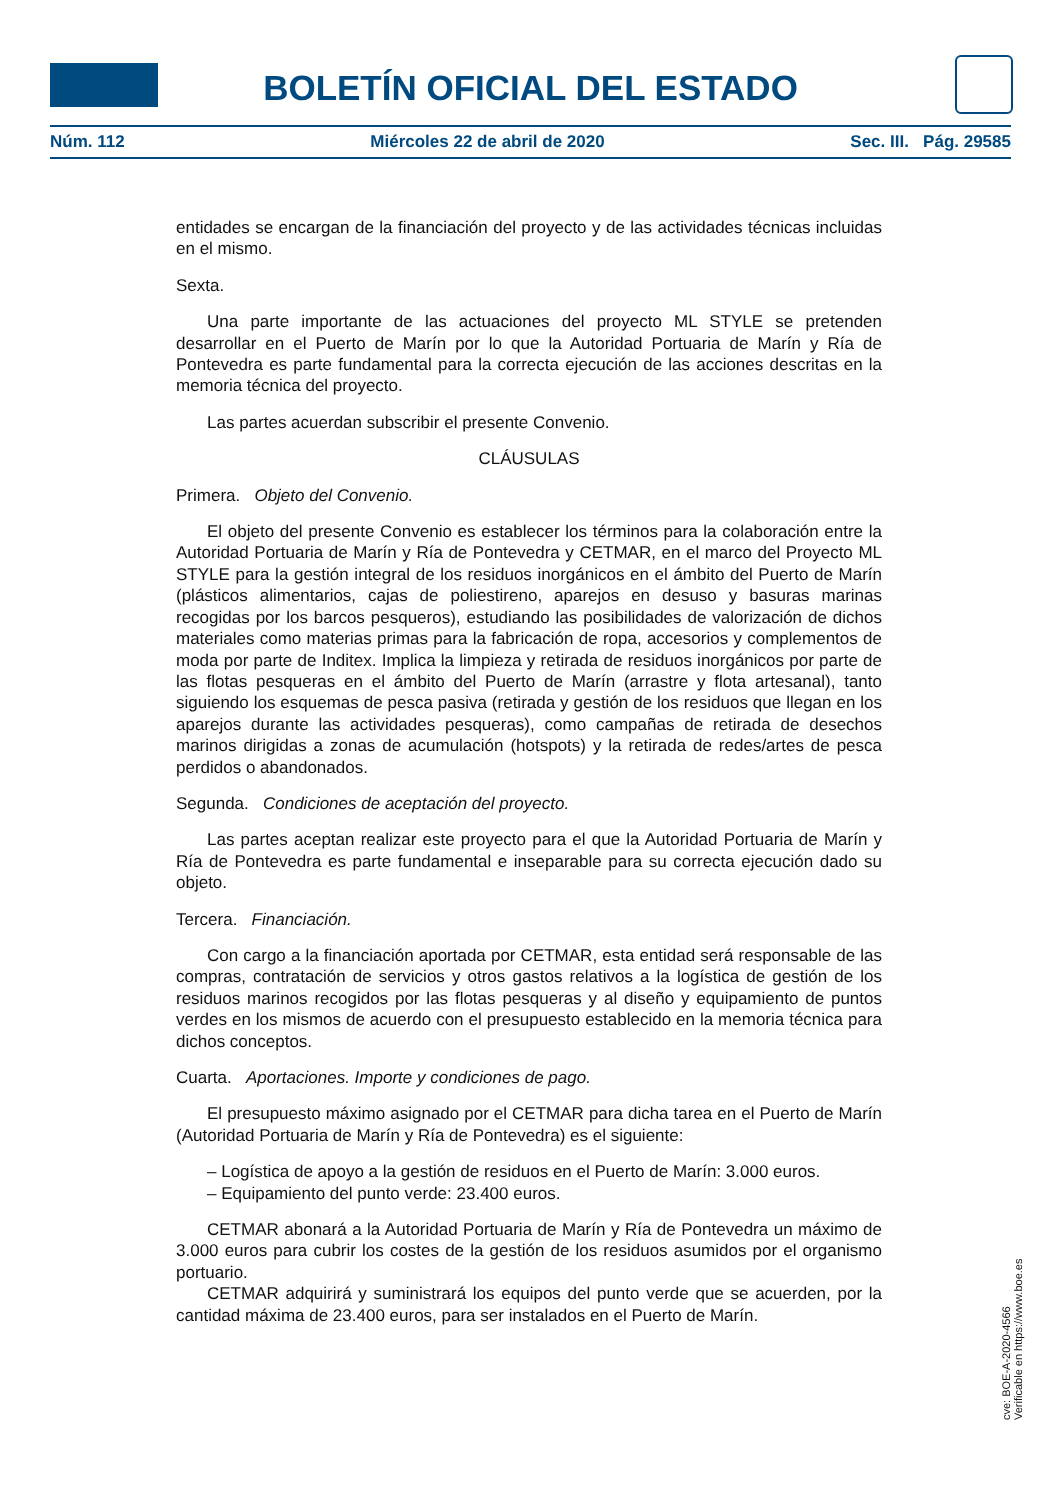BOLETÍN OFICIAL DEL ESTADO
Núm. 112 Miércoles 22 de abril de 2020 Sec. III. Pág. 29585
entidades se encargan de la financiación del proyecto y de las actividades técnicas incluidas en el mismo.
Sexta.
Una parte importante de las actuaciones del proyecto ML STYLE se pretenden desarrollar en el Puerto de Marín por lo que la Autoridad Portuaria de Marín y Ría de Pontevedra es parte fundamental para la correcta ejecución de las acciones descritas en la memoria técnica del proyecto.
Las partes acuerdan subscribir el presente Convenio.
CLÁUSULAS
Primera. Objeto del Convenio.
El objeto del presente Convenio es establecer los términos para la colaboración entre la Autoridad Portuaria de Marín y Ría de Pontevedra y CETMAR, en el marco del Proyecto ML STYLE para la gestión integral de los residuos inorgánicos en el ámbito del Puerto de Marín (plásticos alimentarios, cajas de poliestireno, aparejos en desuso y basuras marinas recogidas por los barcos pesqueros), estudiando las posibilidades de valorización de dichos materiales como materias primas para la fabricación de ropa, accesorios y complementos de moda por parte de Inditex. Implica la limpieza y retirada de residuos inorgánicos por parte de las flotas pesqueras en el ámbito del Puerto de Marín (arrastre y flota artesanal), tanto siguiendo los esquemas de pesca pasiva (retirada y gestión de los residuos que llegan en los aparejos durante las actividades pesqueras), como campañas de retirada de desechos marinos dirigidas a zonas de acumulación (hotspots) y la retirada de redes/artes de pesca perdidos o abandonados.
Segunda. Condiciones de aceptación del proyecto.
Las partes aceptan realizar este proyecto para el que la Autoridad Portuaria de Marín y Ría de Pontevedra es parte fundamental e inseparable para su correcta ejecución dado su objeto.
Tercera. Financiación.
Con cargo a la financiación aportada por CETMAR, esta entidad será responsable de las compras, contratación de servicios y otros gastos relativos a la logística de gestión de los residuos marinos recogidos por las flotas pesqueras y al diseño y equipamiento de puntos verdes en los mismos de acuerdo con el presupuesto establecido en la memoria técnica para dichos conceptos.
Cuarta. Aportaciones. Importe y condiciones de pago.
El presupuesto máximo asignado por el CETMAR para dicha tarea en el Puerto de Marín (Autoridad Portuaria de Marín y Ría de Pontevedra) es el siguiente:
– Logística de apoyo a la gestión de residuos en el Puerto de Marín: 3.000 euros.
– Equipamiento del punto verde: 23.400 euros.
CETMAR abonará a la Autoridad Portuaria de Marín y Ría de Pontevedra un máximo de 3.000 euros para cubrir los costes de la gestión de los residuos asumidos por el organismo portuario.
CETMAR adquirirá y suministrará los equipos del punto verde que se acuerden, por la cantidad máxima de 23.400 euros, para ser instalados en el Puerto de Marín.
cve: BOE-A-2020-4566
Verificable en https://www.boe.es